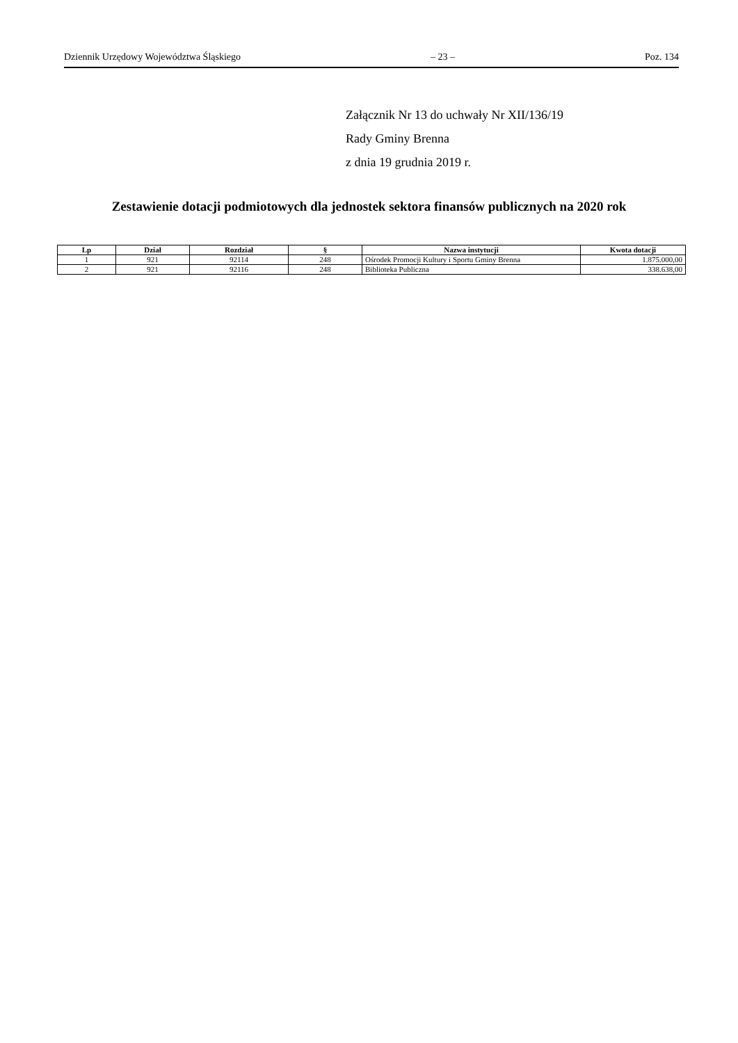Dziennik Urzędowy Województwa Śląskiego – 23 – Poz. 134
Załącznik Nr 13 do uchwały Nr XII/136/19
Rady Gminy Brenna
z dnia 19 grudnia 2019 r.
Zestawienie dotacji podmiotowych dla jednostek sektora finansów publicznych na 2020 rok
| Lp | Dział | Rozdział | § | Nazwa instytucji | Kwota dotacji |
| --- | --- | --- | --- | --- | --- |
| 1 | 921 | 92114 | 248 | Ośrodek Promocji Kultury i Sportu Gminy Brenna | 1.875.000,00 |
| 2 | 921 | 92116 | 248 | Biblioteka Publiczna | 338.638,00 |